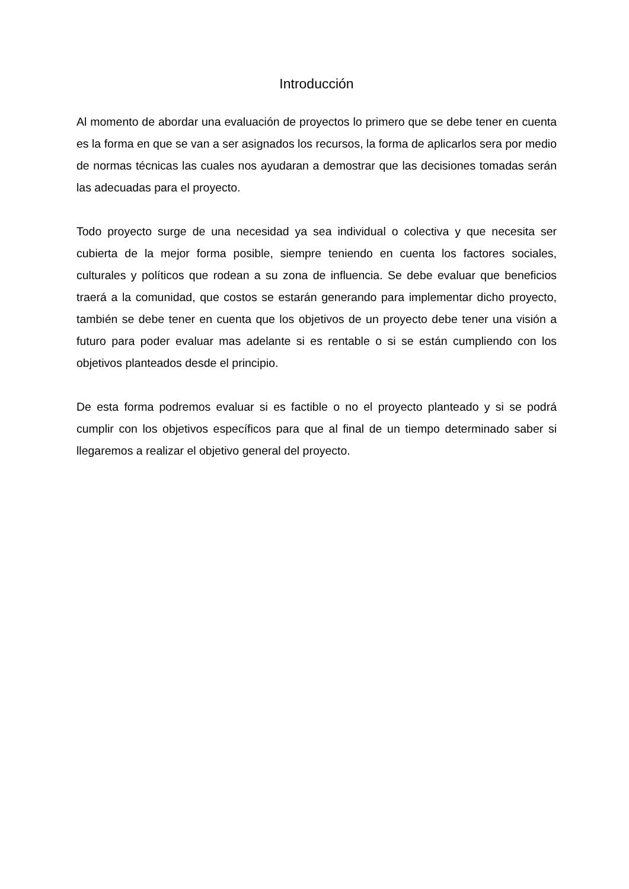Introducción
Al momento de abordar una evaluación de proyectos lo primero que se debe tener en cuenta es la forma en que se van a ser asignados los recursos, la forma de aplicarlos sera por medio de normas técnicas las cuales nos ayudaran a demostrar que las decisiones tomadas serán las adecuadas para el proyecto.
Todo proyecto surge de una necesidad ya sea individual o colectiva y que necesita ser cubierta de la mejor forma posible, siempre teniendo en cuenta los factores sociales, culturales y políticos que rodean a su zona de influencia. Se debe evaluar que beneficios traerá a la comunidad, que costos se estarán generando para implementar dicho proyecto, también se debe tener en cuenta que los objetivos de un proyecto debe tener una visión a futuro para poder evaluar mas adelante si es rentable o si se están cumpliendo con los objetivos planteados desde el principio.
De esta forma podremos evaluar si es factible o no el proyecto planteado y si se podrá cumplir con los objetivos específicos para que al final de un tiempo determinado saber si llegaremos a realizar el objetivo general del proyecto.